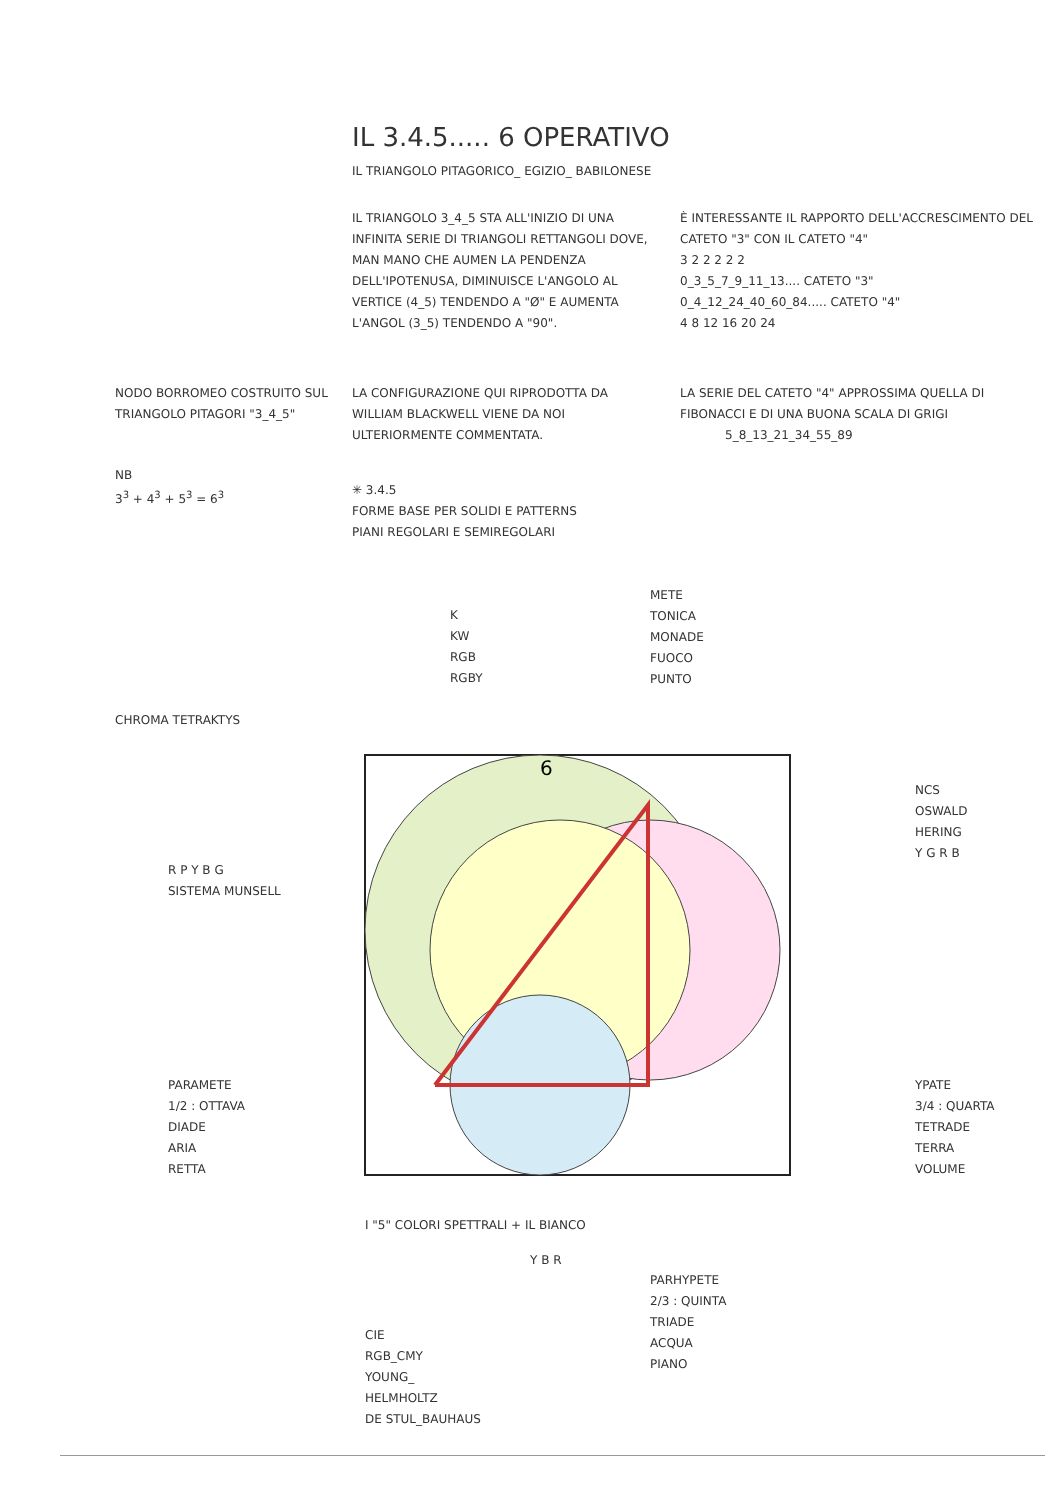IL 3.4.5..... 6 OPERATIVO
IL TRIANGOLO PITAGORICO_ EGIZIO_ BABILONESE
IL TRIANGOLO 3_4_5 STA ALL'INIZIO DI UNA INFINITA SERIE DI TRIANGOLI RETTANGOLI DOVE, MAN MANO CHE AUMEN LA PENDENZA DELL'IPOTENUSA, DIMINUISCE L'ANGOLO AL VERTICE (4_5) TENDENDO A "Ø" E AUMENTA L'ANGOL (3_5) TENDENDO A "90".
È INTERESSANTE IL RAPPORTO DELL'ACCRESCIMENTO DEL CATETO "3" CON IL CATETO "4"
3 2 2 2 2 2
0_3_5_7_9_11_13.... CATETO "3"
0_4_12_24_40_60_84..... CATETO "4"
4 8 12 16 20 24
NODO BORROMEO COSTRUITO SUL TRIANGOLO PITAGORI "3_4_5"
LA CONFIGURAZIONE QUI RIPRODOTTA DA WILLIAM BLACKWELL VIENE DA NOI ULTERIORMENTE COMMENTATA.
LA SERIE DEL CATETO "4" APPROSSIMA QUELLA DI FIBONACCI E DI UNA BUONA SCALA DI GRIGI
5_8_13_21_34_55_89
NB
3<sup>3</sup> + 4<sup>3</sup> + 5<sup>3</sup> = 6<sup>3</sup>
✳ 3.4.5
FORME BASE PER SOLIDI E PATTERNS
PIANI REGOLARI E SEMIREGOLARI
METE
TONICA
MONADE
FUOCO
PUNTO
K
KW
RGB
RGBY
CHROMA TETRAKTYS
6
R P Y B G
SISTEMA MUNSELL
NCS
OSWALD
HERING
Y G R B
PARAMETE
1/2 : OTTAVA
DIADE
ARIA
RETTA
YPATE
3/4 : QUARTA
TETRADE
TERRA
VOLUME
I "5" COLORI SPETTRALI + IL BIANCO
PARHYPETE
2/3 : QUINTA
TRIADE
ACQUA
PIANO
CIE
RGB_CMY
YOUNG_
HELMHOLTZ
DE STUL_BAUHAUS
Y B R